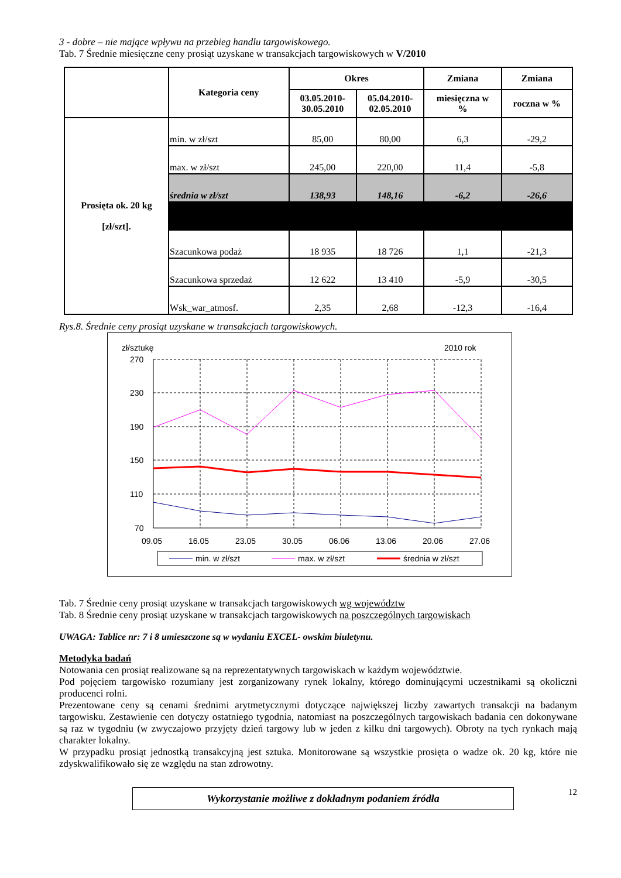3 - dobre – nie mające wpływu na przebieg handlu targowiskowego.
Tab. 7 Średnie miesięczne ceny prosiąt uzyskane w transakcjach targowiskowych w V/2010
| | Kategoria ceny | Okres | | Zmiana | Zmiana |
| --- | --- | --- | --- | --- | --- |
| | | 03.05.2010- 30.05.2010 | 05.04.2010- 02.05.2010 | miesięczna w % | roczna w % |
| Prosięta ok. 20 kg [zł/szt]. | min. w zł/szt | 85,00 | 80,00 | 6,3 | -29,2 |
| | max. w zł/szt | 245,00 | 220,00 | 11,4 | -5,8 |
| | średnia w zł/szt | 138,93 | 148,16 | -6,2 | -26,6 |
| | Szacunkowa podaż | 18 935 | 18 726 | 1,1 | -21,3 |
| | Szacunkowa sprzedaż | 12 622 | 13 410 | -5,9 | -30,5 |
| | Wsk_war_atmosf. | 2,35 | 2,68 | -12,3 | -16,4 |
Rys.8. Średnie ceny prosiąt uzyskane w transakcjach targowiskowych.
zł/sztukę
2010 rok
270
230
190
150
110
70
09.05
16.05
23.05
30.05
06.06
13.06
20.06
27.06
min. w zł/szt
max. w zł/szt
średnia w zł/szt
Tab. 7 Średnie ceny prosiąt uzyskane w transakcjach targowiskowych wg województw
Tab. 8 Średnie ceny prosiąt uzyskane w transakcjach targowiskowych na poszczególnych targowiskach
UWAGA: Tablice nr: 7 i 8 umieszczone są w wydaniu EXCEL- owskim biuletynu.
Metodyka badań
Notowania cen prosiąt realizowane są na reprezentatywnych targowiskach w każdym województwie.
Pod pojęciem targowisko rozumiany jest zorganizowany rynek lokalny, którego dominującymi uczestnikami są okoliczni producenci rolni.
Prezentowane ceny są cenami średnimi arytmetycznymi dotyczące największej liczby zawartych transakcji na badanym targowisku. Zestawienie cen dotyczy ostatniego tygodnia, natomiast na poszczególnych targowiskach badania cen dokonywane są raz w tygodniu (w zwyczajowo przyjęty dzień targowy lub w jeden z kilku dni targowych). Obroty na tych rynkach mają charakter lokalny.
W przypadku prosiąt jednostką transakcyjną jest sztuka. Monitorowane są wszystkie prosięta o wadze ok. 20 kg, które nie zdyskwalifikowało się ze względu na stan zdrowotny.
Wykorzystanie możliwe z dokładnym podaniem źródła
12